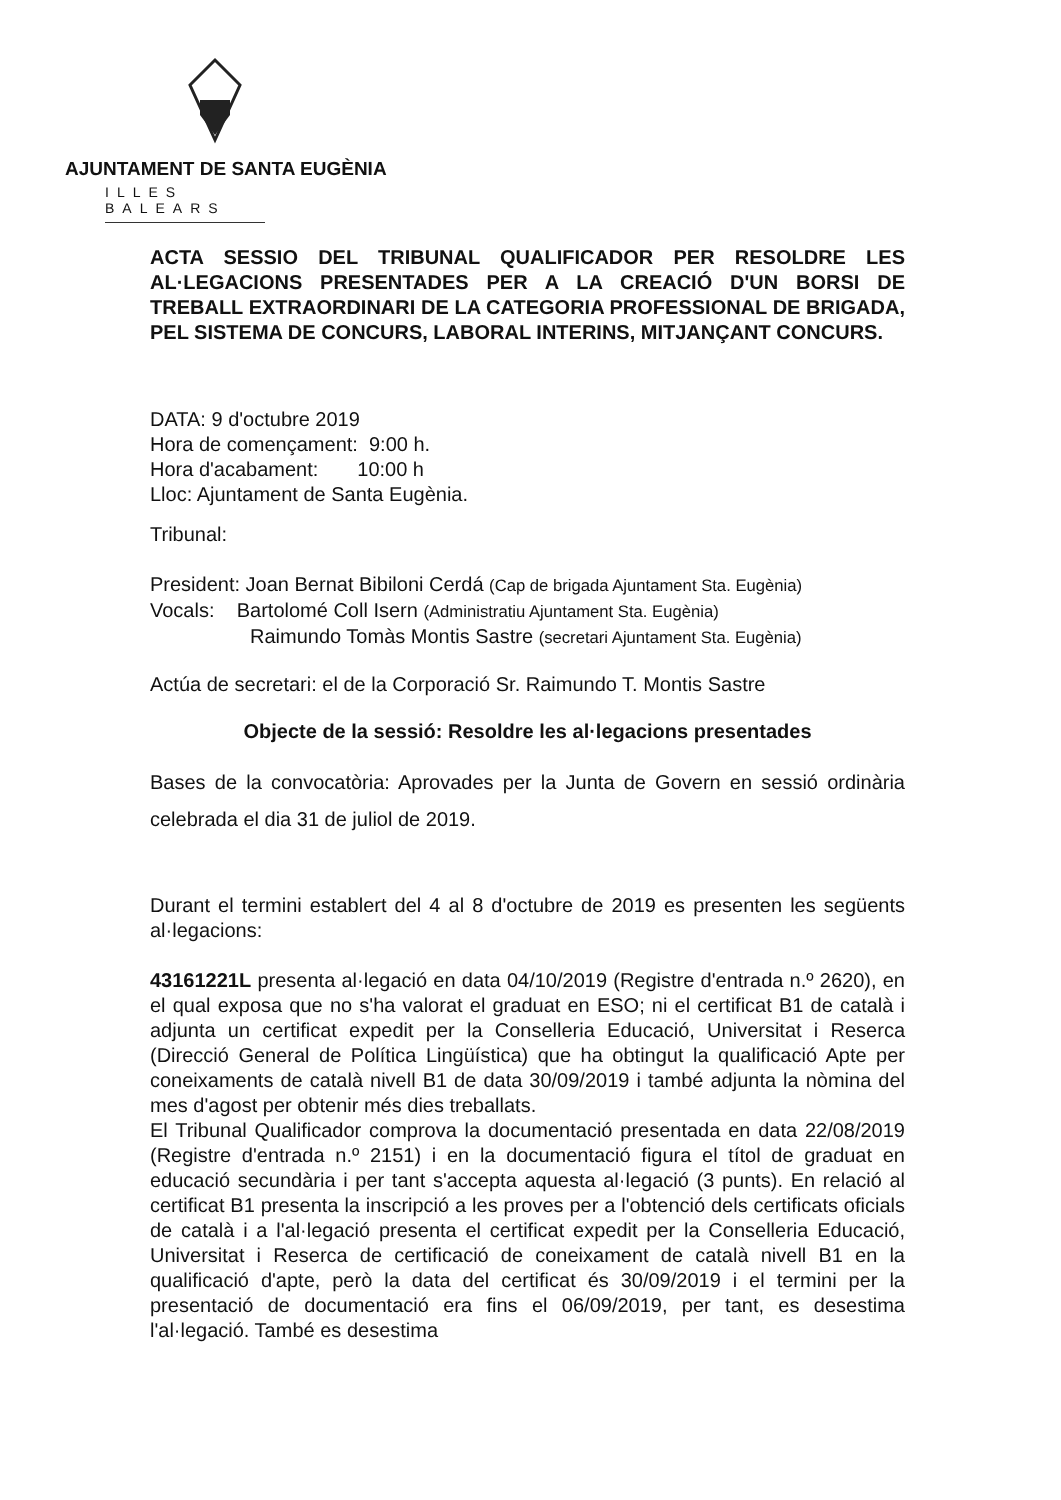AJUNTAMENT DE SANTA EUGÈNIA
ILLES BALEARS
ACTA SESSIO DEL TRIBUNAL QUALIFICADOR PER RESOLDRE LES AL·LEGACIONS PRESENTADES PER A LA CREACIÓ D'UN BORSI DE TREBALL EXTRAORDINARI DE LA CATEGORIA PROFESSIONAL DE BRIGADA, PEL SISTEMA DE CONCURS, LABORAL INTERINS, MITJANÇANT CONCURS.
DATA: 9 d'octubre 2019
Hora de començament: 9:00 h.
Hora d'acabament: 10:00 h
Lloc: Ajuntament de Santa Eugènia.
Tribunal:
President: Joan Bernat Bibiloni Cerdá (Cap de brigada Ajuntament Sta. Eugènia)
Vocals: Bartolomé Coll Isern (Administratiu Ajuntament Sta. Eugènia)
Raimundo Tomàs Montis Sastre (secretari Ajuntament Sta. Eugènia)
Actúa de secretari: el de la Corporació Sr. Raimundo T. Montis Sastre
Objecte de la sessió: Resoldre les al·legacions presentades
Bases de la convocatòria: Aprovades per la Junta de Govern en sessió ordinària celebrada el dia 31 de juliol de 2019.
Durant el termini establert del 4 al 8 d'octubre de 2019 es presenten les següents al·legacions:
43161221L presenta al·legació en data 04/10/2019 (Registre d'entrada n.º 2620), en el qual exposa que no s'ha valorat el graduat en ESO; ni el certificat B1 de català i adjunta un certificat expedit per la Conselleria Educació, Universitat i Reserca (Direcció General de Política Lingüística) que ha obtingut la qualificació Apte per coneixaments de català nivell B1 de data 30/09/2019 i també adjunta la nòmina del mes d'agost per obtenir més dies treballats.
El Tribunal Qualificador comprova la documentació presentada en data 22/08/2019 (Registre d'entrada n.º 2151) i en la documentació figura el títol de graduat en educació secundària i per tant s'accepta aquesta al·legació (3 punts). En relació al certificat B1 presenta la inscripció a les proves per a l'obtenció dels certificats oficials de català i a l'al·legació presenta el certificat expedit per la Conselleria Educació, Universitat i Reserca de certificació de coneixament de català nivell B1 en la qualificació d'apte, però la data del certificat és 30/09/2019 i el termini per la presentació de documentació era fins el 06/09/2019, per tant, es desestima l'al·legació. També es desestima